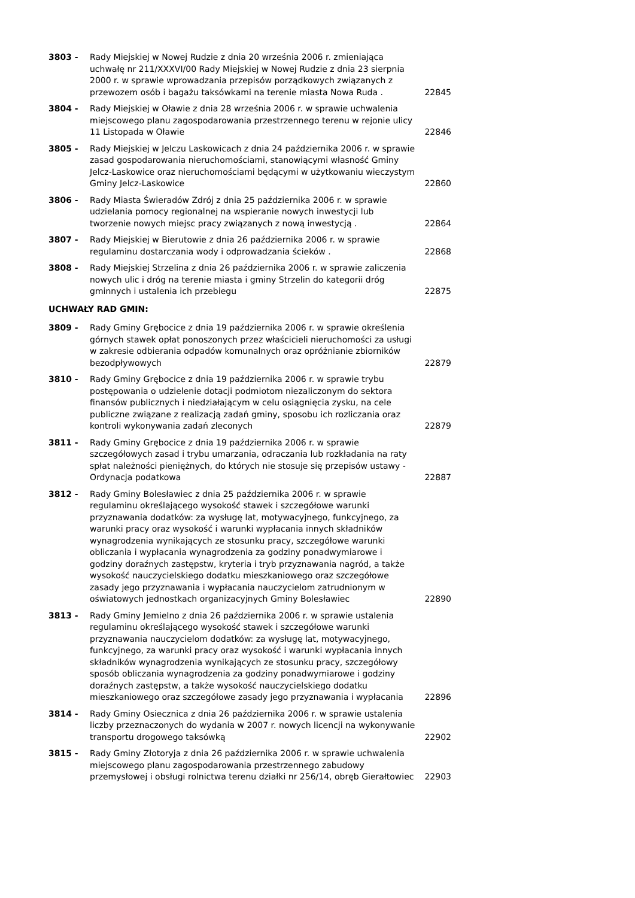3803 - Rady Miejskiej w Nowej Rudzie z dnia 20 września 2006 r. zmieniająca uchwałę nr 211/XXXVI/00 Rady Miejskiej w Nowej Rudzie z dnia 23 sierpnia 2000 r. w sprawie wprowadzania przepisów porządkowych związanych z przewozem osób i bagażu taksówkami na terenie miasta Nowa Ruda .
22845
3804 - Rady Miejskiej w Oławie z dnia 28 września 2006 r. w sprawie uchwalenia miejscowego planu zagospodarowania przestrzennego terenu w rejonie ulicy 11 Listopada w Oławie
22846
3805 - Rady Miejskiej w Jelczu Laskowicach z dnia 24 października 2006 r. w sprawie zasad gospodarowania nieruchomościami, stanowiącymi własność Gminy Jelcz-Laskowice oraz nieruchomościami będącymi w użytkowaniu wieczystym Gminy Jelcz-Laskowice
22860
3806 - Rady Miasta Świeradów Zdrój z dnia 25 października 2006 r. w sprawie udzielania pomocy regionalnej na wspieranie nowych inwestycji lub tworzenie nowych miejsc pracy związanych z nową inwestycją .
22864
3807 - Rady Miejskiej w Bierutowie z dnia 26 października 2006 r. w sprawie regulaminu dostarczania wody i odprowadzania ścieków .
22868
3808 - Rady Miejskiej Strzelina z dnia 26 października 2006 r. w sprawie zaliczenia nowych ulic i dróg na terenie miasta i gminy Strzelin do kategorii dróg gminnych i ustalenia ich przebiegu
22875
UCHWAŁY RAD GMIN:
3809 - Rady Gminy Grębocice z dnia 19 października 2006 r. w sprawie określenia górnych stawek opłat ponoszonych przez właścicieli nieruchomości za usługi w zakresie odbierania odpadów komunalnych oraz opróżnianie zbiorników bezodpływowych
22879
3810 - Rady Gminy Grębocice z dnia 19 października 2006 r. w sprawie trybu postępowania o udzielenie dotacji podmiotom niezaliczonym do sektora finansów publicznych i niedziałającym w celu osiągnięcia zysku, na cele publiczne związane z realizacją zadań gminy, sposobu ich rozliczania oraz kontroli wykonywania zadań zleconych
22879
3811 - Rady Gminy Grębocice z dnia 19 października 2006 r. w sprawie szczegółowych zasad i trybu umarzania, odraczania lub rozkładania na raty spłat należności pieniężnych, do których nie stosuje się przepisów ustawy - Ordynacja podatkowa
22887
3812 - Rady Gminy Bolesławiec z dnia 25 października 2006 r. w sprawie regulaminu określającego wysokość stawek i szczegółowe warunki przyznawania dodatków: za wysługę lat, motywacyjnego, funkcyjnego, za warunki pracy oraz wysokość i warunki wypłacania innych składników wynagrodzenia wynikających ze stosunku pracy, szczegółowe warunki obliczania i wypłacania wynagrodzenia za godziny ponadwymiarowe i godziny doraźnych zastępstw, kryteria i tryb przyznawania nagród, a także wysokość nauczycielskiego dodatku mieszkaniowego oraz szczegółowe zasady jego przyznawania i wypłacania nauczycielom zatrudnionym w oświatowych jednostkach organizacyjnych Gminy Bolesławiec
22890
3813 - Rady Gminy Jemielno z dnia 26 października 2006 r. w sprawie ustalenia regulaminu określającego wysokość stawek i szczegółowe warunki przyznawania nauczycielom dodatków: za wysługę lat, motywacyjnego, funkcyjnego, za warunki pracy oraz wysokość i warunki wypłacania innych składników wynagrodzenia wynikających ze stosunku pracy, szczegółowy sposób obliczania wynagrodzenia za godziny ponadwymiarowe i godziny doraźnych zastępstw, a także wysokość nauczycielskiego dodatku mieszkaniowego oraz szczegółowe zasady jego przyznawania i wypłacania
22896
3814 - Rady Gminy Osiecznica z dnia 26 października 2006 r. w sprawie ustalenia liczby przeznaczonych do wydania w 2007 r. nowych licencji na wykonywanie transportu drogowego taksówką
22902
3815 - Rady Gminy Złotoryja z dnia 26 października 2006 r. w sprawie uchwalenia miejscowego planu zagospodarowania przestrzennego zabudowy przemysłowej i obsługi rolnictwa terenu działki nr 256/14, obręb Gierałtowiec
22903